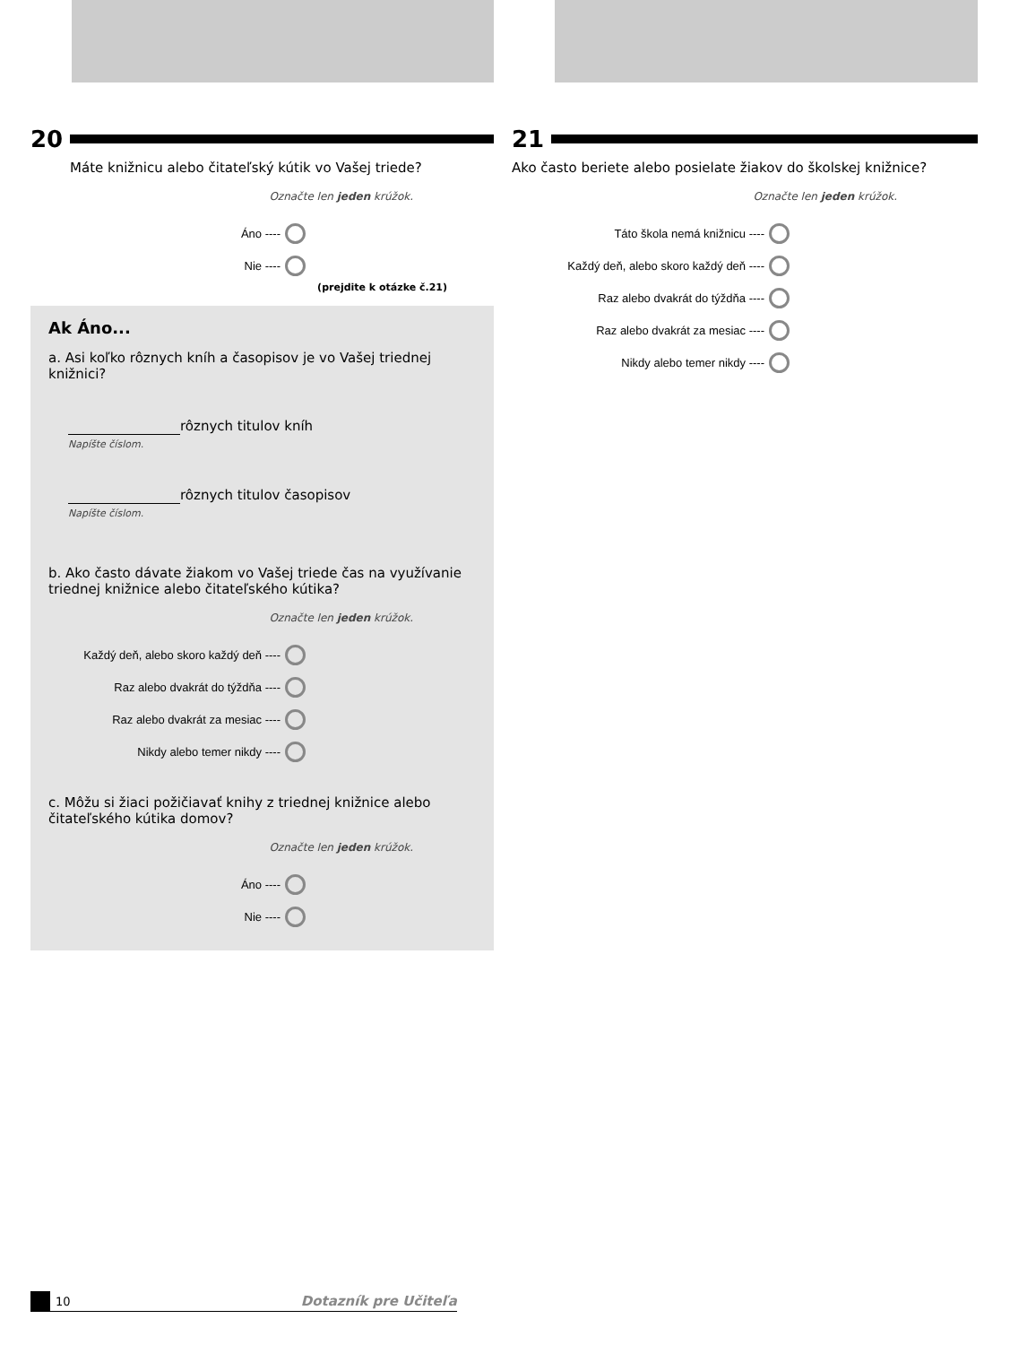20
Máte knižnicu alebo čitateľský kútik vo Vašej triede?
Označte len jeden krúžok.
Áno ----
Nie ----
(prejdite k otázke č.21)
Ak Áno...
a. Asi koľko rôznych kníh a časopisov je vo Vašej triednej knižnici?
rôznych titulov kníh
Napíšte číslom.
rôznych titulov časopisov
Napíšte číslom.
b. Ako často dávate žiakom vo Vašej triede čas na využívanie triednej knižnice alebo čitateľského kútika?
Označte len jeden krúžok.
Každý deň, alebo skoro každý deň ----
Raz alebo dvakrát do týždňa ----
Raz alebo dvakrát za mesiac ----
Nikdy alebo temer nikdy ----
c. Môžu si žiaci požičiavať knihy z triednej knižnice alebo čitateľského kútika domov?
Označte len jeden krúžok.
Áno ----
Nie ----
21
Ako často beriete alebo posielate žiakov do školskej knižnice?
Označte len jeden krúžok.
Táto škola nemá knižnicu ----
Každý deň, alebo skoro každý deň ----
Raz alebo dvakrát do týždňa ----
Raz alebo dvakrát za mesiac ----
Nikdy alebo temer nikdy ----
10 Dotazník pre Učiteľa